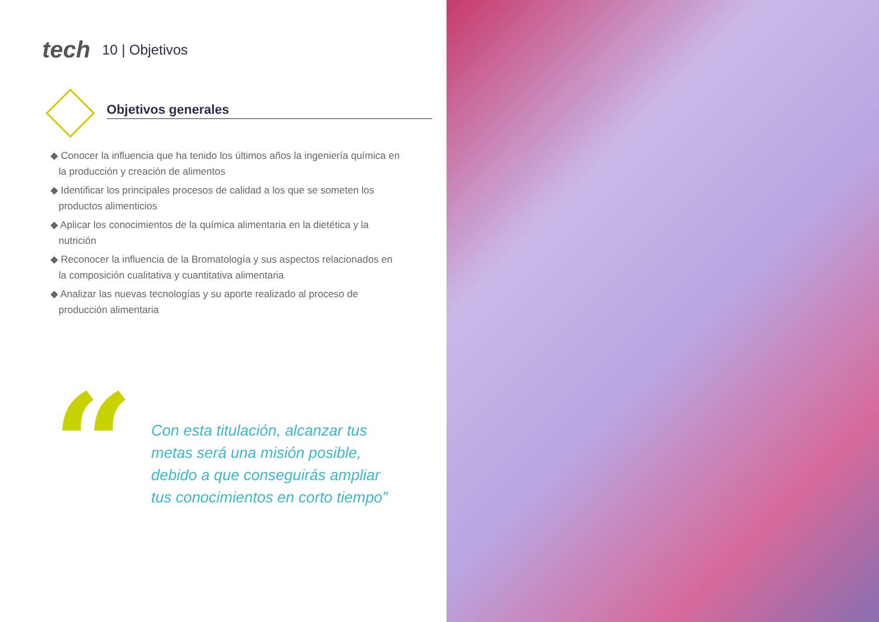tech 10 | Objetivos
Objetivos generales
◆ Conocer la influencia que ha tenido los últimos años la ingeniería química en la producción y creación de alimentos
◆ Identificar los principales procesos de calidad a los que se someten los productos alimenticios
◆ Aplicar los conocimientos de la química alimentaria en la dietética y la nutrición
◆ Reconocer la influencia de la Bromatología y sus aspectos relacionados en la composición cualitativa y cuantitativa alimentaria
◆ Analizar las nuevas tecnologías y su aporte realizado al proceso de producción alimentaria
“
Con esta titulación, alcanzar tus metas será una misión posible, debido a que conseguirás ampliar tus conocimientos en corto tiempo”